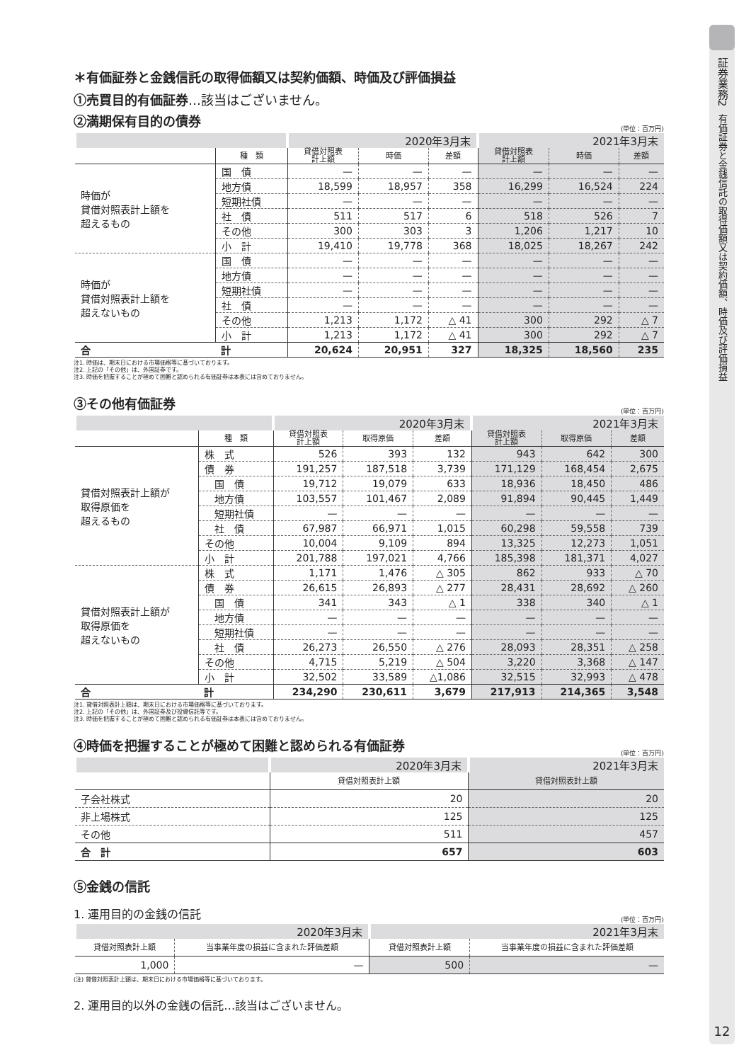＊有価証券と金銭信託の取得価額又は契約価額、時価及び評価損益
①売買目的有価証券…該当はございません。
②満期保有目的の債券
(単位：百万円)
| | | 2020年3月末 | | | 2021年3月末 | | |
| | 種 類 | 貸借対照表 計上額 | 時価 | 差額 | 貸借対照表 計上額 | 時価 | 差額 |
| 時価が 貸借対照表計上額を 超えるもの | 国 債 | — | — | — | — | — | — |
| | 地方債 | 18,599 | 18,957 | 358 | 16,299 | 16,524 | 224 |
| | 短期社債 | — | — | — | — | — | — |
| | 社 債 | 511 | 517 | 6 | 518 | 526 | 7 |
| | その他 | 300 | 303 | 3 | 1,206 | 1,217 | 10 |
| | 小 計 | 19,410 | 19,778 | 368 | 18,025 | 18,267 | 242 |
| 時価が 貸借対照表計上額を 超えないもの | 国 債 | — | — | — | — | — | — |
| | 地方債 | — | — | — | — | — | — |
| | 短期社債 | — | — | — | — | — | — |
| | 社 債 | — | — | — | — | — | — |
| | その他 | 1,213 | 1,172 | △ 41 | 300 | 292 | △ 7 |
| | 小 計 | 1,213 | 1,172 | △ 41 | 300 | 292 | △ 7 |
| 合 | 計 | 20,624 | 20,951 | 327 | 18,325 | 18,560 | 235 |
注1. 時価は、期末日における市場価格等に基づいております。
注2. 上記の「その他」は、外国証券です。
注3. 時価を把握することが極めて困難と認められる有価証券は本表には含めておりません。
③その他有価証券
(単位：百万円)
| | | 2020年3月末 | | | 2021年3月末 | | |
| | 種 類 | 貸借対照表 計上額 | 取得原価 | 差額 | 貸借対照表 計上額 | 取得原価 | 差額 |
| 貸借対照表計上額が 取得原価を 超えるもの | 株 式 | 526 | 393 | 132 | 943 | 642 | 300 |
| | 債 券 | 191,257 | 187,518 | 3,739 | 171,129 | 168,454 | 2,675 |
| | 国 債 | 19,712 | 19,079 | 633 | 18,936 | 18,450 | 486 |
| | 地方債 | 103,557 | 101,467 | 2,089 | 91,894 | 90,445 | 1,449 |
| | 短期社債 | — | — | — | — | — | — |
| | 社 債 | 67,987 | 66,971 | 1,015 | 60,298 | 59,558 | 739 |
| | その他 | 10,004 | 9,109 | 894 | 13,325 | 12,273 | 1,051 |
| | 小 計 | 201,788 | 197,021 | 4,766 | 185,398 | 181,371 | 4,027 |
| 貸借対照表計上額が 取得原価を 超えないもの | 株 式 | 1,171 | 1,476 | △ 305 | 862 | 933 | △ 70 |
| | 債 券 | 26,615 | 26,893 | △ 277 | 28,431 | 28,692 | △ 260 |
| | 国 債 | 341 | 343 | △ 1 | 338 | 340 | △ 1 |
| | 地方債 | — | — | — | — | — | — |
| | 短期社債 | — | — | — | — | — | — |
| | 社 債 | 26,273 | 26,550 | △ 276 | 28,093 | 28,351 | △ 258 |
| | その他 | 4,715 | 5,219 | △ 504 | 3,220 | 3,368 | △ 147 |
| | 小 計 | 32,502 | 33,589 | △1,086 | 32,515 | 32,993 | △ 478 |
| 合 | 計 | 234,290 | 230,611 | 3,679 | 217,913 | 214,365 | 3,548 |
注1. 貸借対照表計上額は、期末日における市場価格等に基づいております。
注2. 上記の「その他」は、外国証券及び投資信託等です。
注3. 時価を把握することが極めて困難と認められる有価証券は本表には含めておりません。
④時価を把握することが極めて困難と認められる有価証券
(単位：百万円)
| | 2020年3月末 | 2021年3月末 |
| | 貸借対照表計上額 | 貸借対照表計上額 |
| 子会社株式 | 20 | 20 |
| 非上場株式 | 125 | 125 |
| その他 | 511 | 457 |
| 合 計 | 657 | 603 |
⑤金銭の信託
1. 運用目的の金銭の信託
(単位：百万円)
| 2020年3月末 | | 2021年3月末 | |
| 貸借対照表計上額 | 当事業年度の損益に含まれた評価差額 | 貸借対照表計上額 | 当事業年度の損益に含まれた評価差額 |
| 1,000 | — | 500 | — |
(注) 貸借対照表計上額は、期末日における市場価格等に基づいております。
2. 運用目的以外の金銭の信託…該当はございません。
証券業務2
有価証券と金銭信託の取得価額又は契約価額、時価及び評価損益
12